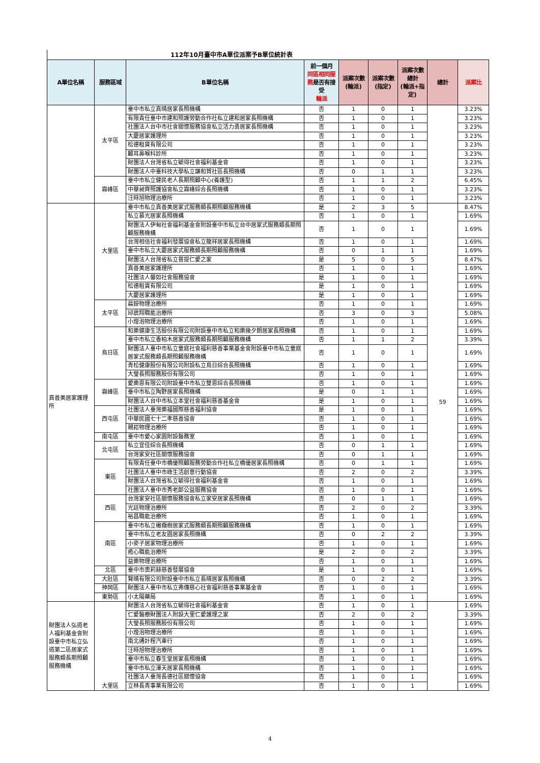112年10月臺中市A單位派案予B單位統計表
| A單位名稱 | 服務區域 | B單位名稱 | 前一個月 同區相同服務 是否有接受 輪派 | 派案次數 (輪派) | 派案次數 (指定) | 派案次數總計 (輪派+指定) | 總計 | 派案比 |
| --- | --- | --- | --- | --- | --- | --- | --- | --- |
| | 太平區 | 臺中市私立真晴居家長照機構 | 否 | 1 | 0 | 1 | | 3.23% |
| | | 有限責任臺中市建和照護勞動合作社私立建和居家長照機構 | 否 | 1 | 0 | 1 | | 3.23% |
| | | 社團法人台中市社會關懷服務協會私立活力勇居家長照機構 | 否 | 1 | 0 | 1 | | 3.23% |
| | | 大慶居家護理所 | 否 | 1 | 0 | 1 | | 3.23% |
| | | 松德租賃有限公司 | 否 | 1 | 0 | 1 | | 3.23% |
| | | 顧耳鼻喉科診所 | 否 | 1 | 0 | 1 | | 3.23% |
| | | 財團法人台灣省私立毓得社會福利基金會 | 否 | 1 | 0 | 1 | | 3.23% |
| | | 財團法人中臺科技大學私立謙和賀社區長照機構 | 否 | 0 | 1 | 1 | | 3.23% |
| | 霧峰區 | 臺中市私立健民老人長期照顧中心(養護型) | 否 | 1 | 1 | 2 | | 6.45% |
| | | 中華昶齊照護協會私立霧峰綜合長照機構 | 否 | 1 | 0 | 1 | | 3.23% |
| | | 汪時旭物理治療所 | 否 | 1 | 0 | 1 | | 3.23% |
| 真善美居家護理所 | 大里區 | 臺中市私立真善美居家式服務類長期照顧服務機構 | 是 | 2 | 3 | 5 | 59 | 8.47% |
| | | 私立慕光居家長照機構 | 否 | 1 | 0 | 1 | | 1.69% |
| | | 財團法人伊甸社會福利基金會附設臺中市私立台中居家式服務類長期照顧服務機構 | 否 | 1 | 0 | 1 | | 1.69% |
| | | 台灣相信社會福利發展協會私立龍祥居家長照機構 | 否 | 1 | 0 | 1 | | 1.69% |
| | | 臺中市私立大慶居家式服務類長期照顧服務機構 | 否 | 0 | 1 | 1 | | 1.69% |
| | | 財團法人台灣省私立菩提仁愛之家 | 是 | 5 | 0 | 5 | | 8.47% |
| | | 真善美居家護理所 | 否 | 1 | 0 | 1 | | 1.69% |
| | | 社團法人馨如社會服務協會 | 是 | 1 | 0 | 1 | | 1.69% |
| | | 松德租賃有限公司 | 是 | 1 | 0 | 1 | | 1.69% |
| | | 大慶居家護理所 | 是 | 1 | 0 | 1 | | 1.69% |
| | 太平區 | 晨銨物理治療所 | 否 | 1 | 0 | 1 | | 1.69% |
| | | 邱震翔職能治療所 | 否 | 3 | 0 | 3 | | 5.08% |
| | | 小燈泡物理治療所 | 否 | 1 | 0 | 1 | | 1.69% |
| | 烏日區 | 和樂健康生活股份有限公司附設臺中市私立和樂幾夕朗居家長照機構 | 否 | 1 | 0 | 1 | | 1.69% |
| | | 臺中市私立香柏木居家式服務類長期照顧服務機構 | 否 | 1 | 1 | 2 | | 3.39% |
| | | 財團法人臺中市私立童庭社會福利慈善事業基金會附設臺中市私立童庭居家式服務類長期照顧服務機構 | 否 | 1 | 0 | 1 | | 1.69% |
| | | 青松健康股份有限公司附設私立烏日綜合長照機構 | 否 | 1 | 0 | 1 | | 1.69% |
| | | 大瑩長照服務股份有限公司 | 否 | 1 | 0 | 1 | | 1.69% |
| | 霧峰區 | 愛樂恩有限公司附設臺中市私立雙恩綜合長照機構 | 否 | 1 | 0 | 1 | | 1.69% |
| | | 臺中市私立陶野居家長照機構 | 是 | 0 | 1 | 1 | | 1.69% |
| | | 財團法人台中市私立本堂社會福利慈善基金會 | 是 | 1 | 0 | 1 | | 1.69% |
| | 西屯區 | 社團法人臺灣樂福國際慈善福利協會 | 是 | 1 | 0 | 1 | | 1.69% |
| | | 中華民國七十二孝慈善協會 | 否 | 1 | 0 | 1 | | 1.69% |
| | | 親崧物理治療所 | 否 | 1 | 0 | 1 | | 1.69% |
| | 南屯區 | 臺中市愛心家園附設醫務室 | 否 | 1 | 0 | 1 | | 1.69% |
| | 北屯區 | 私立宜佳綜合長照機構 | 否 | 0 | 1 | 1 | | 1.69% |
| | | 台灣家安社區關懷服務協會 | 否 | 0 | 1 | 1 | | 1.69% |
| | 東區 | 有限責任臺中市橋優照顧服務勞動合作社私立橋優居家長照機構 | 否 | 0 | 1 | 1 | | 1.69% |
| | | 社團法人臺中市綠生活創意行動協會 | 否 | 2 | 0 | 2 | | 3.39% |
| | | 財團法人台灣省私立毓得社會福利基金會 | 否 | 1 | 0 | 1 | | 1.69% |
| | | 社團法人臺中市秀老郎公益服務協會 | 否 | 1 | 0 | 1 | | 1.69% |
| | 西區 | 台灣家安社區關懷服務協會私立家安居家長照機構 | 否 | 0 | 1 | 1 | | 1.69% |
| | | 光廷物理治療所 | 否 | 2 | 0 | 2 | | 3.39% |
| | | 裕昌職能治療所 | 否 | 1 | 0 | 1 | | 1.69% |
| | 南區 | 臺中市私立橄欖樹居家式服務類長期照顧服務機構 | 否 | 1 | 0 | 1 | | 1.69% |
| | | 臺中市私立老友園居家長照機構 | 否 | 0 | 2 | 2 | | 3.39% |
| | | 小麥子居家物理治療所 | 否 | 1 | 0 | 1 | | 1.69% |
| | | 癒心職能治療所 | 是 | 2 | 0 | 2 | | 3.39% |
| | | 益樂物理治療所 | 否 | 1 | 0 | 1 | | 1.69% |
| | 北區 | 臺中市奧莉赫慈善發展協會 | 是 | 1 | 0 | 1 | | 1.69% |
| | 大肚區 | 賢晴有限公司附設臺中市私立長晴居家長照機構 | 否 | 0 | 2 | 2 | | 3.39% |
| | 神岡區 | 財團法人臺中市私立弗傳慈心社會福利慈善事業基金會 | 否 | 1 | 0 | 1 | | 1.69% |
| | 東勢區 | 小太陽藥局 | 否 | 1 | 0 | 1 | | 1.69% |
| 財團法人弘道老人福利基金會附設臺中市私立弘道第二區居家式服務類長期照顧服務機構 | 大里區 | 財團法人台灣省私立毓得社會福利基金會 | 否 | 1 | 0 | 1 | | 1.69% |
| | | 仁愛醫療財團法人附設大里仁愛護理之家 | 否 | 2 | 0 | 2 | | 3.39% |
| | | 大瑩長照服務股份有限公司 | 否 | 1 | 0 | 1 | | 1.69% |
| | | 小燈泡物理治療所 | 否 | 1 | 0 | 1 | | 1.69% |
| | | 南北通計程汽車行 | 否 | 1 | 0 | 1 | | 1.69% |
| | | 汪時旭物理治療所 | 否 | 1 | 0 | 1 | | 1.69% |
| | | 臺中市私立春生堂居家長照機構 | 否 | 1 | 0 | 1 | | 1.69% |
| | | 臺中市私立澤天居家長照機構 | 否 | 1 | 0 | 1 | | 1.69% |
| | | 社團法人臺灣長德社區關懷協會 | 否 | 1 | 0 | 1 | | 1.69% |
| | | 立林長青事業有限公司 | 否 | 1 | 0 | 1 | | 1.69% |
4